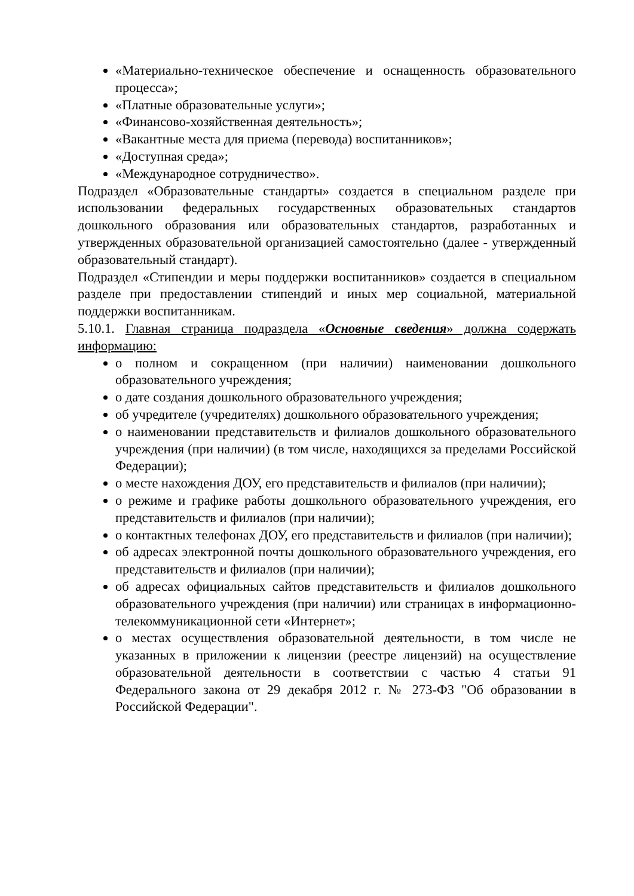«Материально-техническое обеспечение и оснащенность образовательного процесса»;
«Платные образовательные услуги»;
«Финансово-хозяйственная деятельность»;
«Вакантные места для приема (перевода) воспитанников»;
«Доступная среда»;
«Международное сотрудничество».
Подраздел «Образовательные стандарты» создается в специальном разделе при использовании федеральных государственных образовательных стандартов дошкольного образования или образовательных стандартов, разработанных и утвержденных образовательной организацией самостоятельно (далее - утвержденный образовательный стандарт).
Подраздел «Стипендии и меры поддержки воспитанников» создается в специальном разделе при предоставлении стипендий и иных мер социальной, материальной поддержки воспитанникам.
5.10.1. Главная страница подраздела «Основные сведения» должна содержать информацию:
о полном и сокращенном (при наличии) наименовании дошкольного образовательного учреждения;
о дате создания дошкольного образовательного учреждения;
об учредителе (учредителях) дошкольного образовательного учреждения;
о наименовании представительств и филиалов дошкольного образовательного учреждения (при наличии) (в том числе, находящихся за пределами Российской Федерации);
о месте нахождения ДОУ, его представительств и филиалов (при наличии);
о режиме и графике работы дошкольного образовательного учреждения, его представительств и филиалов (при наличии);
о контактных телефонах ДОУ, его представительств и филиалов (при наличии);
об адресах электронной почты дошкольного образовательного учреждения, его представительств и филиалов (при наличии);
об адресах официальных сайтов представительств и филиалов дошкольного образовательного учреждения (при наличии) или страницах в информационно-телекоммуникационной сети «Интернет»;
о местах осуществления образовательной деятельности, в том числе не указанных в приложении к лицензии (реестре лицензий) на осуществление образовательной деятельности в соответствии с частью 4 статьи 91 Федерального закона от 29 декабря 2012 г. № 273-ФЗ "Об образовании в Российской Федерации".